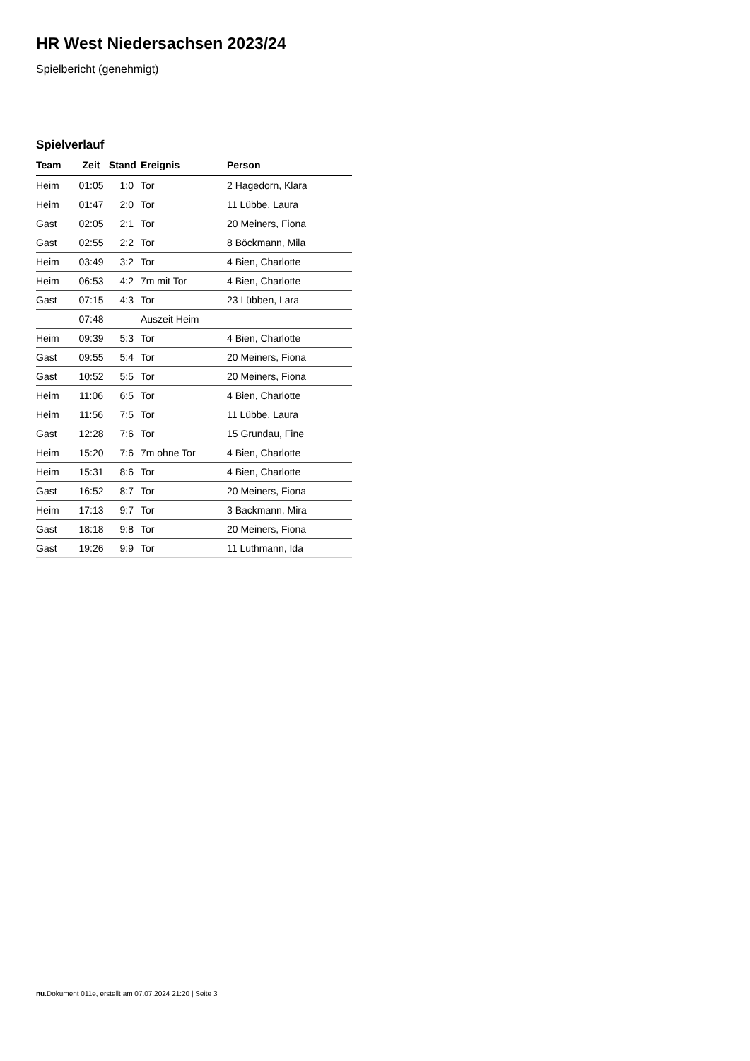HR West Niedersachsen 2023/24
Spielbericht (genehmigt)
Spielverlauf
| Team | Zeit | Stand | Ereignis | Person |
| --- | --- | --- | --- | --- |
| Heim | 01:05 | 1:0 | Tor | 2 Hagedorn, Klara |
| Heim | 01:47 | 2:0 | Tor | 11 Lübbe, Laura |
| Gast | 02:05 | 2:1 | Tor | 20 Meiners, Fiona |
| Gast | 02:55 | 2:2 | Tor | 8 Böckmann, Mila |
| Heim | 03:49 | 3:2 | Tor | 4 Bien, Charlotte |
| Heim | 06:53 | 4:2 | 7m mit Tor | 4 Bien, Charlotte |
| Gast | 07:15 | 4:3 | Tor | 23 Lübben, Lara |
| | 07:48 | | Auszeit Heim | |
| Heim | 09:39 | 5:3 | Tor | 4 Bien, Charlotte |
| Gast | 09:55 | 5:4 | Tor | 20 Meiners, Fiona |
| Gast | 10:52 | 5:5 | Tor | 20 Meiners, Fiona |
| Heim | 11:06 | 6:5 | Tor | 4 Bien, Charlotte |
| Heim | 11:56 | 7:5 | Tor | 11 Lübbe, Laura |
| Gast | 12:28 | 7:6 | Tor | 15 Grundau, Fine |
| Heim | 15:20 | 7:6 | 7m ohne Tor | 4 Bien, Charlotte |
| Heim | 15:31 | 8:6 | Tor | 4 Bien, Charlotte |
| Gast | 16:52 | 8:7 | Tor | 20 Meiners, Fiona |
| Heim | 17:13 | 9:7 | Tor | 3 Backmann, Mira |
| Gast | 18:18 | 9:8 | Tor | 20 Meiners, Fiona |
| Gast | 19:26 | 9:9 | Tor | 11 Luthmann, Ida |
nu.Dokument 011e, erstellt am 07.07.2024 21:20 | Seite 3